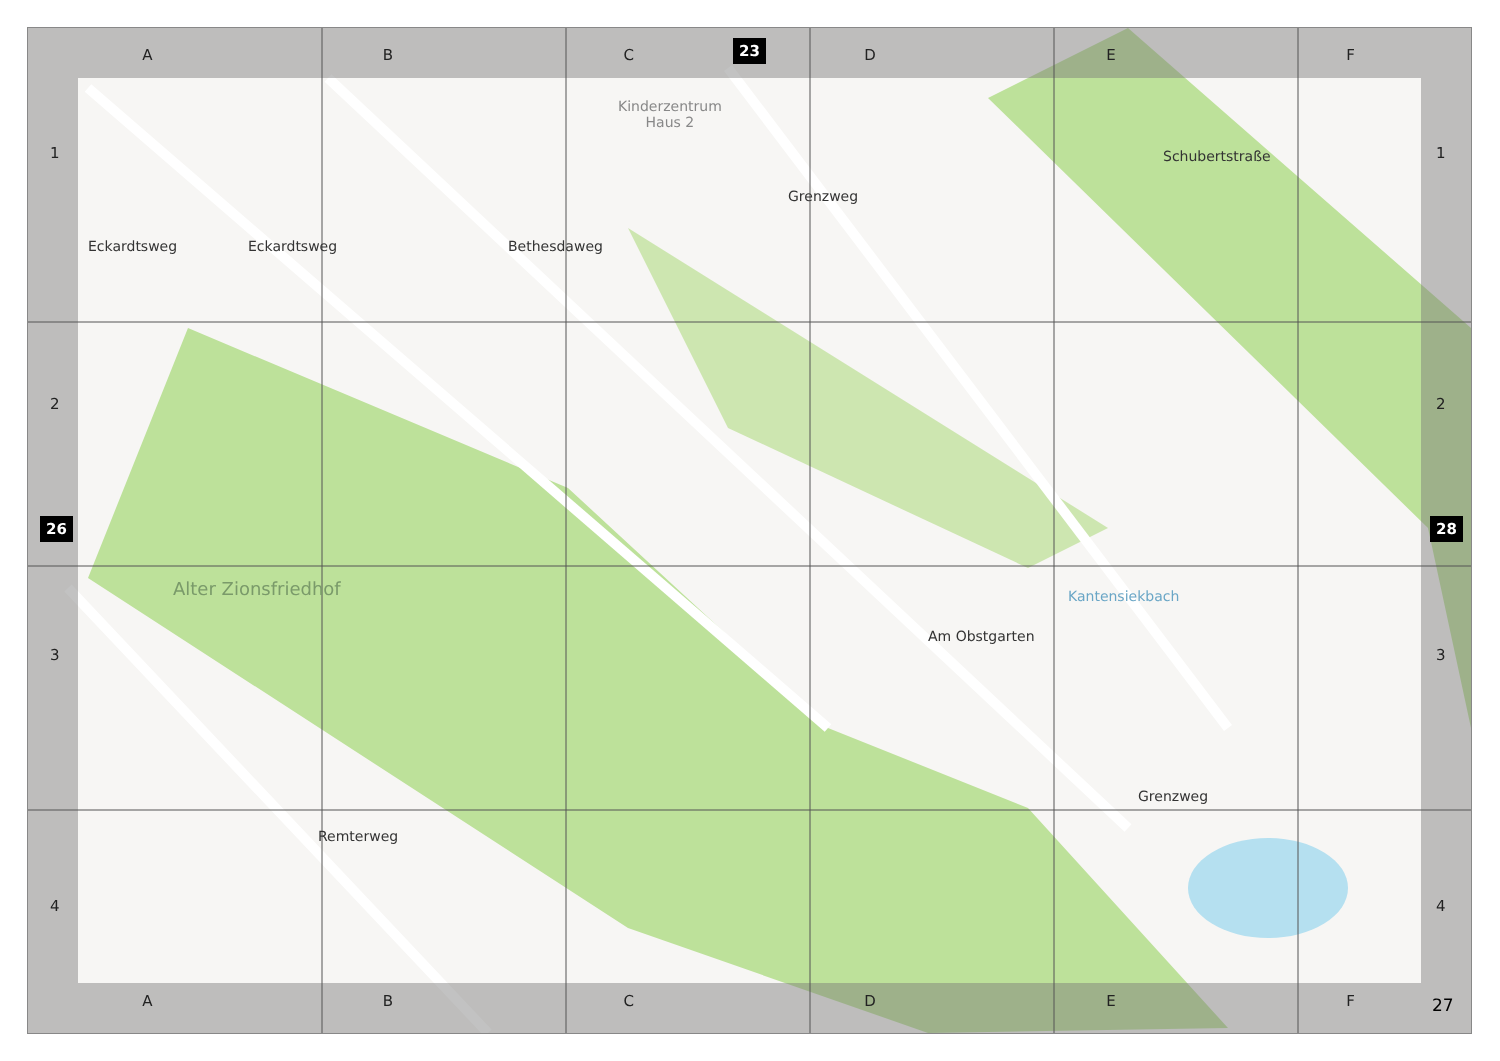Kinderzentrum
Haus 2
Alter Zionsfriedhof
Eckardtsweg Bethesdaweg
Grenzweg
Schubertstraße
Am Obstgarten
Kantensiekbach
Remterweg
Grenzweg
Eckardtsweg
A B C D E F
A B C D E F
1
2
3
4
1
2
3
4
23
26 28
27